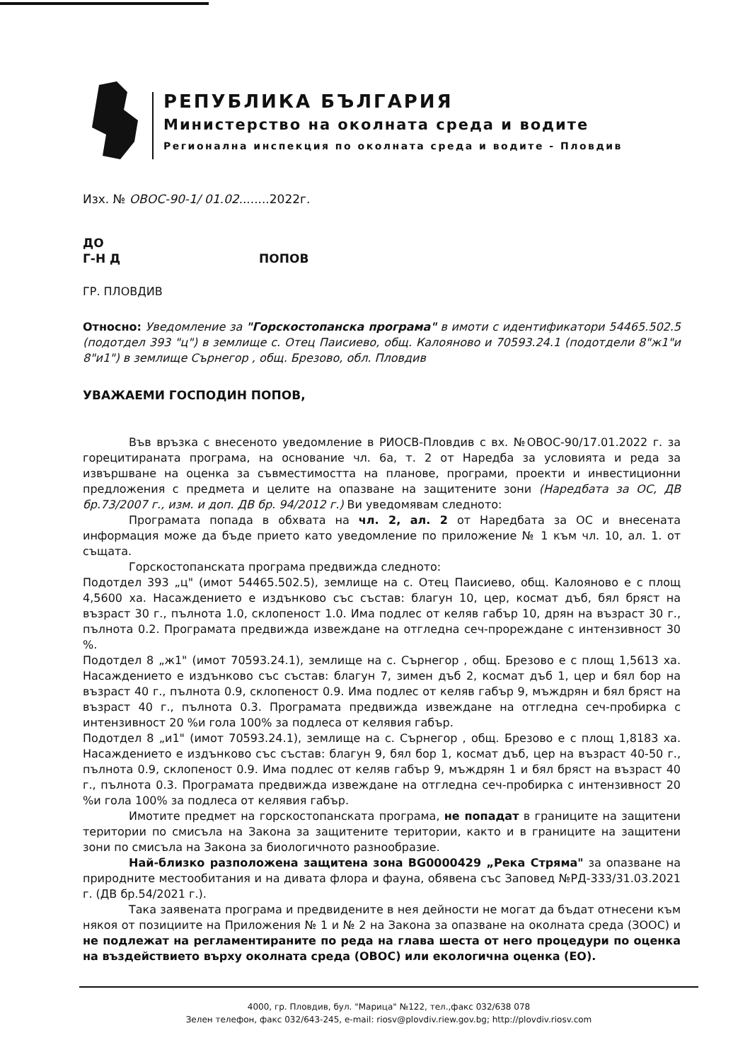РЕПУБЛИКА БЪЛГАРИЯ
Министерство на околната среда и водите
Регионална инспекция по околната среда и водите - Пловдив
Изх. № ОВОС-90-1/ 01.02........2022г.
ДО
Г-Н Д ПОПОВ
ГР. ПЛОВДИВ
Относно: Уведомление за "Горскостопанска програма" в имоти с идентификатори 54465.502.5 (подотдел 393 "ц") в землище с. Отец Паисиево, общ. Калояново и 70593.24.1 (подотдели 8"ж1"и 8"и1") в землище Сърнегор , общ. Брезово, обл. Пловдив
УВАЖАЕМИ ГОСПОДИН ПОПОВ,
Във връзка с внесеното уведомление в РИОСВ-Пловдив с вх. №ОВОС-90/17.01.2022 г. за горецитираната програма, на основание чл. 6а, т. 2 от Наредба за условията и реда за извършване на оценка за съвместимостта на планове, програми, проекти и инвестиционни предложения с предмета и целите на опазване на защитените зони (Наредбата за ОС, ДВ бр.73/2007 г., изм. и доп. ДВ бр. 94/2012 г.) Ви уведомявам следното:
Програмата попада в обхвата на чл. 2, ал. 2 от Наредбата за ОС и внесената информация може да бъде прието като уведомление по приложение № 1 към чл. 10, ал. 1. от същата.
Горскостопанската програма предвижда следното:
Подотдел 393 „ц" (имот 54465.502.5), землище на с. Отец Паисиево, общ. Калояново е с площ 4,5600 ха. Насаждението е издънково със състав: благун 10, цер, космат дъб, бял бряст на възраст 30 г., пълнота 1.0, склопеност 1.0. Има подлес от келяв габър 10, дрян на възраст 30 г., пълнота 0.2. Програмата предвижда извеждане на отгледна сеч-прореждане с интензивност 30 %.
Подотдел 8 „ж1" (имот 70593.24.1), землище на с. Сърнегор , общ. Брезово е с площ 1,5613 ха. Насаждението е издънково със състав: благун 7, зимен дъб 2, космат дъб 1, цер и бял бор на възраст 40 г., пълнота 0.9, склопеност 0.9. Има подлес от келяв габър 9, мъждрян и бял бряст на възраст 40 г., пълнота 0.3. Програмата предвижда извеждане на отгледна сеч-пробирка с интензивност 20 %и гола 100% за подлеса от келявия габър.
Подотдел 8 „и1" (имот 70593.24.1), землище на с. Сърнегор , общ. Брезово е с площ 1,8183 ха. Насаждението е издънково със състав: благун 9, бял бор 1, космат дъб, цер на възраст 40-50 г., пълнота 0.9, склопеност 0.9. Има подлес от келяв габър 9, мъждрян 1 и бял бряст на възраст 40 г., пълнота 0.3. Програмата предвижда извеждане на отгледна сеч-пробирка с интензивност 20 %и гола 100% за подлеса от келявия габър.
Имотите предмет на горскостопанската програма, не попадат в границите на защитени територии по смисъла на Закона за защитените територии, както и в границите на защитени зони по смисъла на Закона за биологичното разнообразие.
Най-близко разположена защитена зона BG0000429 „Река Стряма" за опазване на природните местообитания и на дивата флора и фауна, обявена със Заповед №РД-333/31.03.2021 г. (ДВ бр.54/2021 г.).
Така заявената програма и предвидените в нея дейности не могат да бъдат отнесени към някоя от позициите на Приложения № 1 и № 2 на Закона за опазване на околната среда (ЗООС) и не подлежат на регламентираните по реда на глава шеста от него процедури по оценка на въздействието върху околната среда (ОВОС) или екологична оценка (ЕО).
4000, гр. Пловдив, бул. "Марица" №122, тел.,факс 032/638 078
Зелен телефон, факс 032/643-245, e-mail: riosv@plovdiv.riew.gov.bg; http://plovdiv.riosv.com